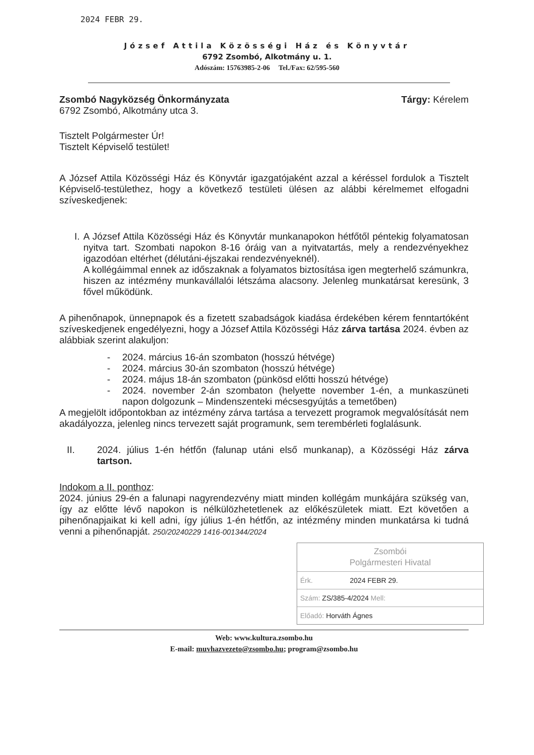2024 FEBR 29.
József Attila Közösségi Ház és Könyvtár
6792 Zsombó, Alkotmány u. 1.
Adószám: 15763985-2-06 Tel./Fax: 62/595-560
Zsombó Nagyközség Önkormányzata
6792 Zsombó, Alkotmány utca 3.
Tárgy: Kérelem
Tisztelt Polgármester Úr!
Tisztelt Képviselő testület!
A József Attila Közösségi Ház és Könyvtár igazgatójaként azzal a kéréssel fordulok a Tisztelt Képviselő-testülethez, hogy a következő testületi ülésen az alábbi kérelmemet elfogadni szíveskedjenek:
I. A József Attila Közösségi Ház és Könyvtár munkanapokon hétfőtől péntekig folyamatosan nyitva tart. Szombati napokon 8-16 óráig van a nyitvatartás, mely a rendezvényekhez igazodóan eltérhet (délutáni-éjszakai rendezvényeknél).
A kollégáimmal ennek az időszaknak a folyamatos biztosítása igen megterhelő számunkra, hiszen az intézmény munkavállalói létszáma alacsony. Jelenleg munkatársat keresünk, 3 fővel működünk.
A pihenőnapok, ünnepnapok és a fizetett szabadságok kiadása érdekében kérem fenntartóként szíveskedjenek engedélyezni, hogy a József Attila Közösségi Ház zárva tartása 2024. évben az alábbiak szerint alakuljon:
- 2024. március 16-án szombaton (hosszú hétvége)
- 2024. március 30-án szombaton (hosszú hétvége)
- 2024. május 18-án szombaton (pünkösd előtti hosszú hétvége)
- 2024. november 2-án szombaton (helyette november 1-én, a munkaszüneti napon dolgozunk – Mindenszenteki mécsesgyújtás a temetőben)
A megjelölt időpontokban az intézmény zárva tartása a tervezett programok megvalósítását nem akadályozza, jelenleg nincs tervezett saját programunk, sem terembérleti foglalásunk.
II. 2024. július 1-én hétfőn (falunap utáni első munkanap), a Közösségi Ház zárva tartson.
Indokom a II. ponthoz:
2024. június 29-én a falunapi nagyrendezvény miatt minden kollégám munkájára szükség van, így az előtte lévő napokon is nélkülözhetetlenek az előkészületek miatt. Ezt követően a pihenőnapjaikat ki kell adni, így július 1-én hétfőn, az intézmény minden munkatársa ki tudná venni a pihenőnapját. 250/20240229 1416-001344/2024
Zsombói
Polgármesteri Hivatal
Érk. 2024 FEBR 29.
Szám: ZS/385-4/2024 Mell:
Előadó: Horváth Ágnes
Web: www.kultura.zsombo.hu
E-mail: muvhazvezeto@zsombo.hu; program@zsombo.hu